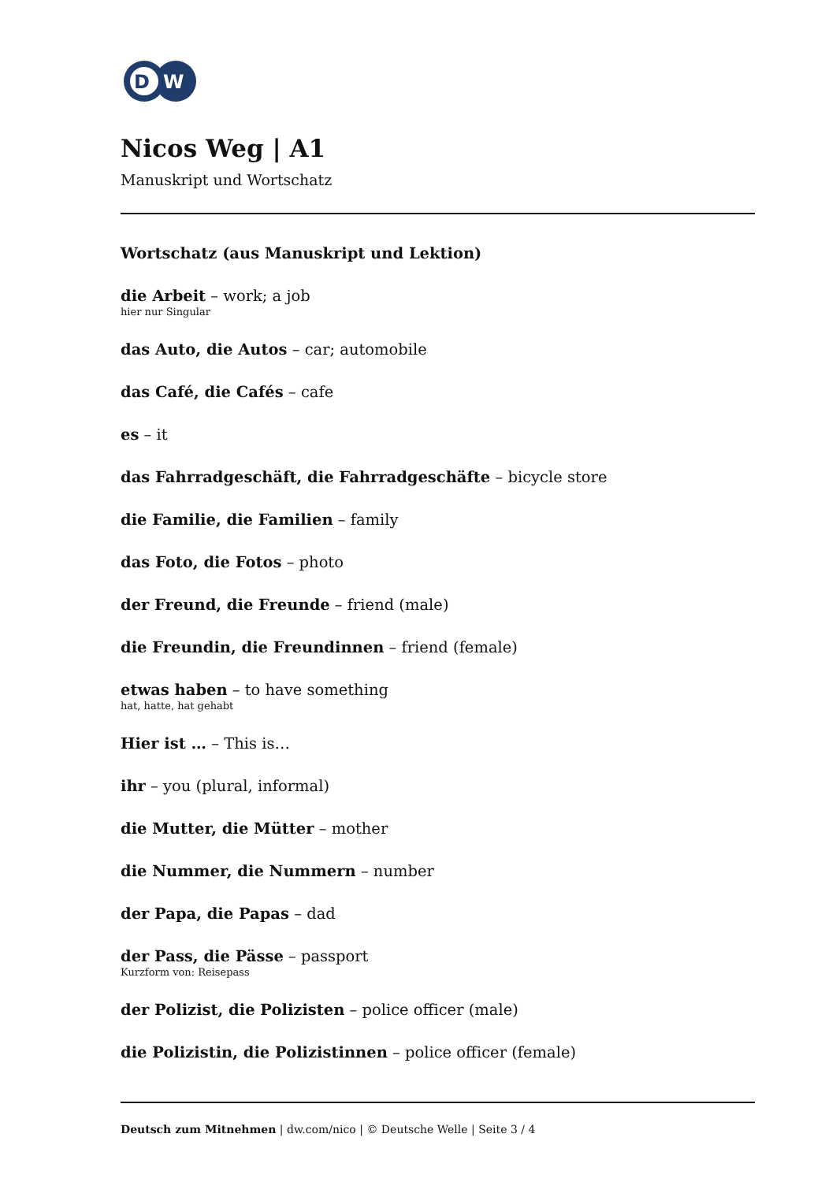D
W
Nicos Weg | A1
Manuskript und Wortschatz
Wortschatz (aus Manuskript und Lektion)
die Arbeit – work; a job
hier nur Singular
das Auto, die Autos – car; automobile
das Café, die Cafés – cafe
es – it
das Fahrradgeschäft, die Fahrradgeschäfte – bicycle store
die Familie, die Familien – family
das Foto, die Fotos – photo
der Freund, die Freunde – friend (male)
die Freundin, die Freundinnen – friend (female)
etwas haben – to have something
hat, hatte, hat gehabt
Hier ist … – This is…
ihr – you (plural, informal)
die Mutter, die Mütter – mother
die Nummer, die Nummern – number
der Papa, die Papas – dad
der Pass, die Pässe – passport
Kurzform von: Reisepass
der Polizist, die Polizisten – police officer (male)
die Polizistin, die Polizistinnen – police officer (female)
Deutsch zum Mitnehmen | dw.com/nico | © Deutsche Welle | Seite 3 / 4